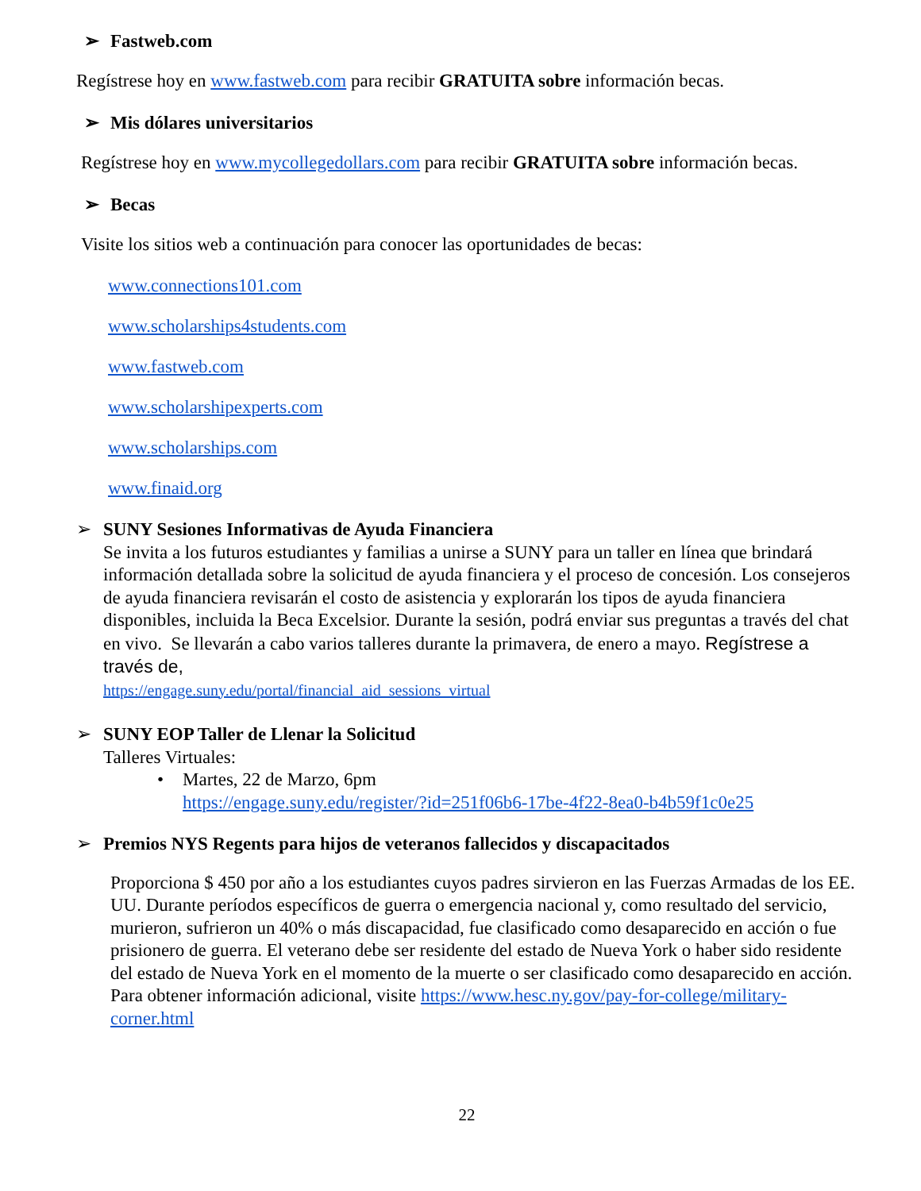➢ Fastweb.com
Regístrese hoy en www.fastweb.com para recibir GRATUITA sobre información becas.
➢ Mis dólares universitarios
Regístrese hoy en www.mycollegedollars.com para recibir GRATUITA sobre información becas.
➢ Becas
Visite los sitios web a continuación para conocer las oportunidades de becas:
www.connections101.com
www.scholarships4students.com
www.fastweb.com
www.scholarshipexperts.com
www.scholarships.com
www.finaid.org
➢
SUNY Sesiones Informativas de Ayuda Financiera
Se invita a los futuros estudiantes y familias a unirse a SUNY para un taller en línea que brindará información detallada sobre la solicitud de ayuda financiera y el proceso de concesión. Los consejeros de ayuda financiera revisarán el costo de asistencia y explorarán los tipos de ayuda financiera disponibles, incluida la Beca Excelsior. Durante la sesión, podrá enviar sus preguntas a través del chat en vivo. Se llevarán a cabo varios talleres durante la primavera, de enero a mayo. Regístrese a través de,
https://engage.suny.edu/portal/financial_aid_sessions_virtual
➢
SUNY EOP Taller de Llenar la Solicitud
Talleres Virtuales:
• Martes, 22 de Marzo, 6pm
https://engage.suny.edu/register/?id=251f06b6-17be-4f22-8ea0-b4b59f1c0e25
➢
Premios NYS Regents para hijos de veteranos fallecidos y discapacitados
Proporciona $ 450 por año a los estudiantes cuyos padres sirvieron en las Fuerzas Armadas de los EE. UU. Durante períodos específicos de guerra o emergencia nacional y, como resultado del servicio, murieron, sufrieron un 40% o más discapacidad, fue clasificado como desaparecido en acción o fue prisionero de guerra. El veterano debe ser residente del estado de Nueva York o haber sido residente del estado de Nueva York en el momento de la muerte o ser clasificado como desaparecido en acción. Para obtener información adicional, visite https://www.hesc.ny.gov/pay-for-college/military-corner.html
22